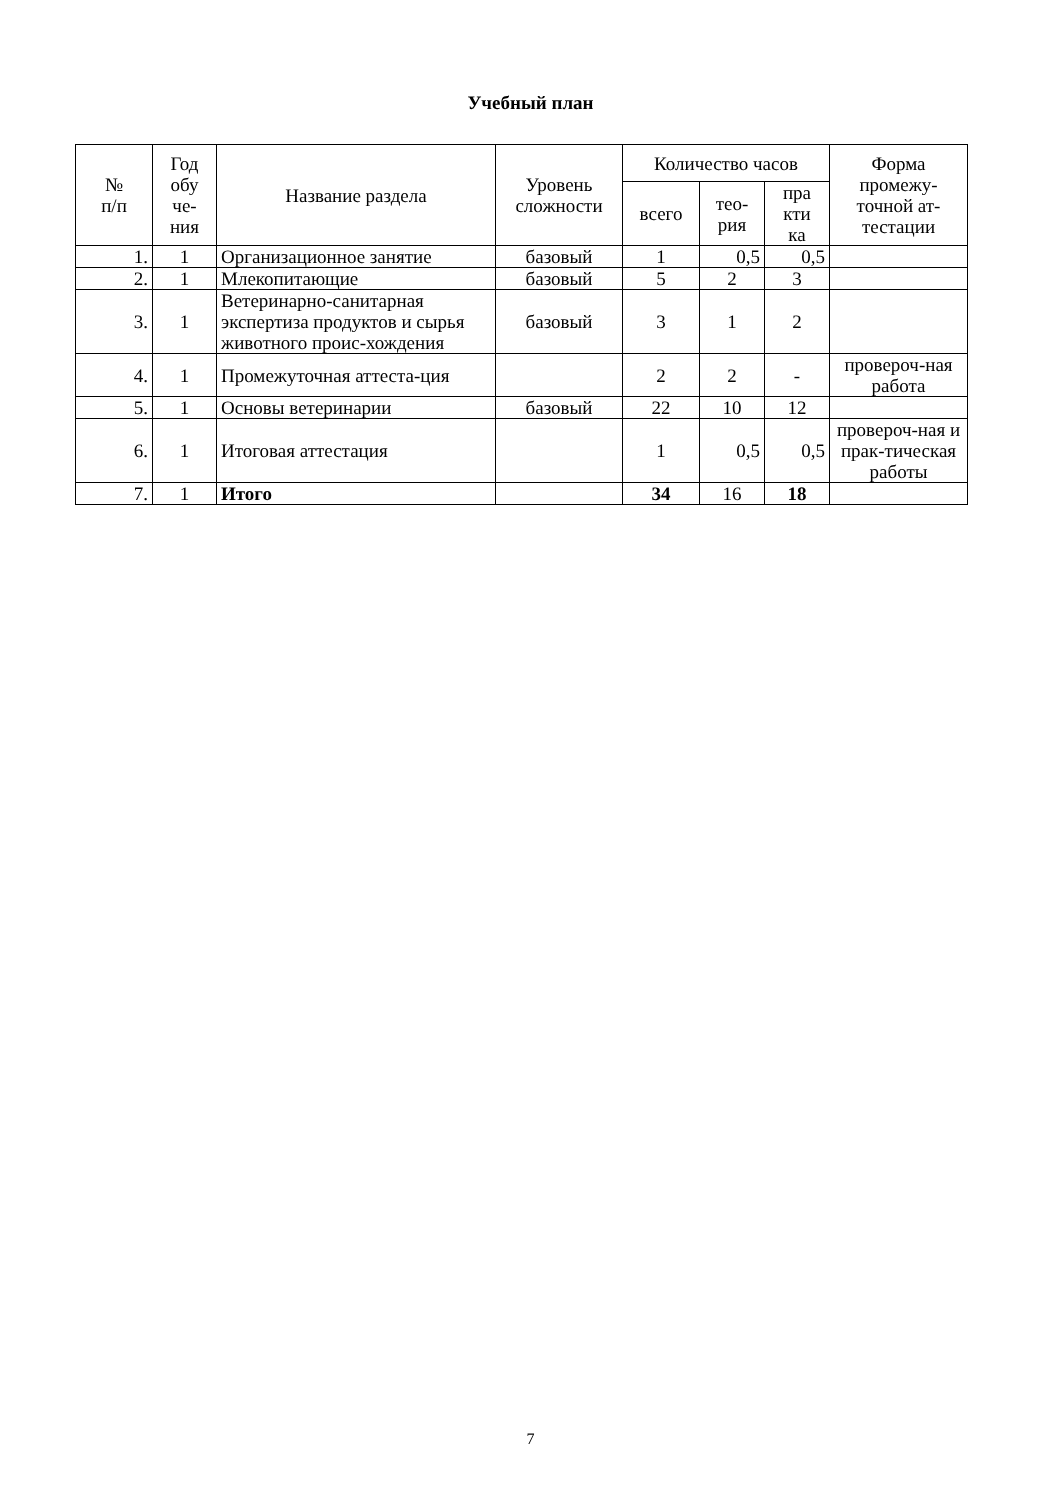Учебный план
| № п/п | Год обу че- ния | Название раздела | Уровень сложности | Количество часов | | | Форма промежу-точной ат-тестации |
| --- | --- | --- | --- | --- | --- | --- | --- |
| | | | | всего | тео- рия | пра кти ка | |
| 1. | 1 | Организационное занятие | базовый | 1 | 0,5 | 0,5 | |
| 2. | 1 | Млекопитающие | базовый | 5 | 2 | 3 | |
| 3. | 1 | Ветеринарно-санитарная экспертиза продуктов и сырья животного проис-хождения | базовый | 3 | 1 | 2 | |
| 4. | 1 | Промежуточная аттеста-ция | | 2 | 2 | - | провероч-ная работа |
| 5. | 1 | Основы ветеринарии | базовый | 22 | 10 | 12 | |
| 6. | 1 | Итоговая аттестация | | 1 | 0,5 | 0,5 | провероч-ная и прак-тическая работы |
| 7. | 1 | Итого | | 34 | 16 | 18 | |
7